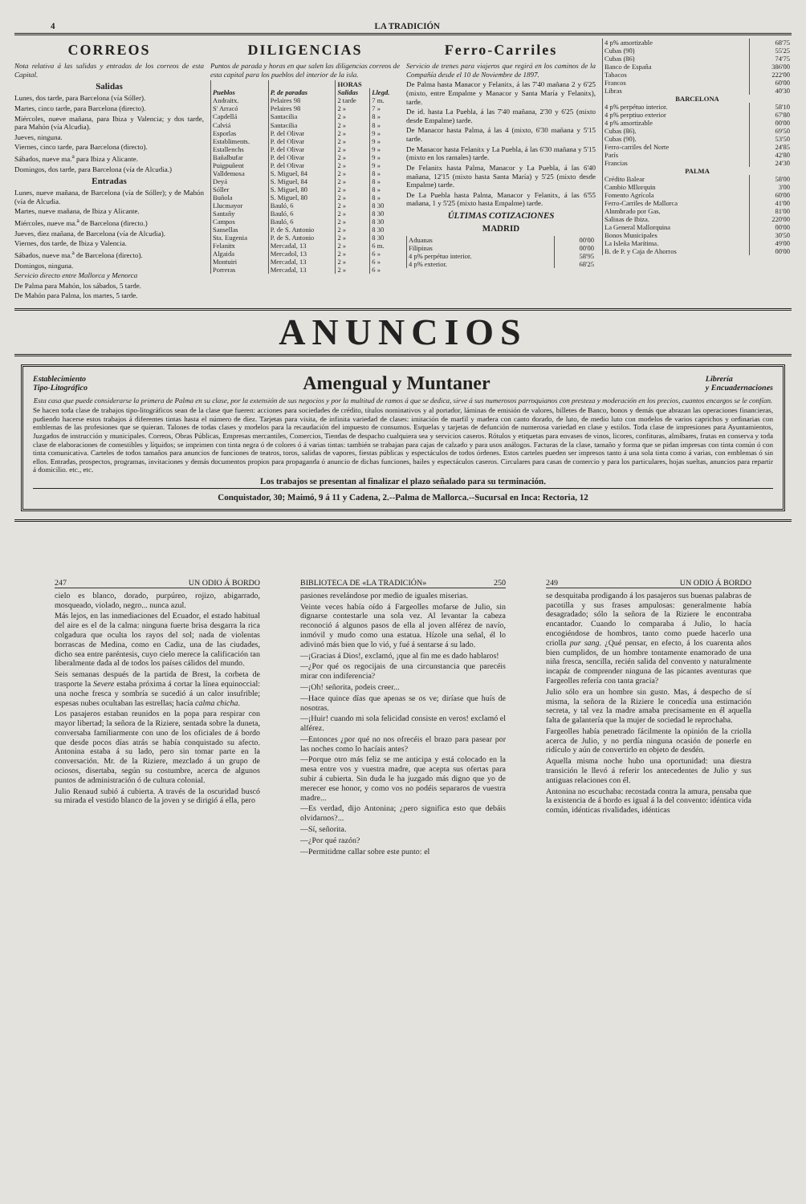4 LA TRADICIÓN
CORREOS
Nota relativa á las salidas y entradas de los correos de esta Capital.
Salidas
Lunes, dos tarde, para Barcelona (vía Sóller).
Martes, cinco tarde, para Barcelona (directo).
Miércoles, nueve mañana, para Ibiza y Valencia; y dos tarde, para Mahón (vía Alcudia).
Jueves, ninguna.
Viernes, cinco tarde, para Barcelona (directo).
Sábados, nueve ma.<sup>a</sup> para Ibiza y Alicante.
Domingos, dos tarde, para Barcelona (vía de Alcudia.)
Entradas
Lunes, nueve mañana, de Barcelona (vía de Sóller); y de Mahón (vía de Alcudia.
Martes, nueve mañana, de Ibiza y Alicante.
Miércoles, nueve ma.<sup>a</sup> de Barcelona (directo.)
Jueves, diez mañana, de Barcelona (vía de Alcudia).
Viernes, dos tarde, de Ibiza y Valencia.
Sábados, nueve ma.<sup>a</sup> de Barcelona (directo).
Domingos, ninguna.
Servicio directo entre Mallorca y Menorca
De Palma para Mahón, los sábados, 5 tarde.
De Mahón para Palma, los martes, 5 tarde.
DILIGENCIAS
Puntos de parada y horas en que salen las diligencias correos de esta capital para los pueblos del interior de la isla.
| | | HORAS | |
| --- | --- | --- | --- |
| Pueblos | P. de paradas | Salidas | Llegd. |
| Andraitx. | Pelaires 98 | 2 tarde | 7 m. |
| S' Arracó | Pelaires 98 | 2 » | 7 » |
| Capdellá | Santacilia | 2 » | 8 » |
| Calviá | Santacilia | 2 » | 8 » |
| Esporlas | P. del Olivar | 2 » | 9 » |
| Establiments. | P. del Olivar | 2 » | 9 » |
| Estallenchs | P. del Olivar | 2 » | 9 » |
| Bañalbufar | P. del Olivar | 2 » | 9 » |
| Puigpuñent | P. del Olivar | 2 » | 9 » |
| Valldemosa | S. Miguel, 84 | 2 » | 8 » |
| Deyá | S. Miguel, 84 | 2 » | 8 » |
| Sóller | S. Miguel, 80 | 2 » | 8 » |
| Buñola | S. Miguel, 80 | 2 » | 8 » |
| Llucmayor | Bauló, 6 | 2 » | 8 30 |
| Santañy | Bauló, 6 | 2 » | 8 30 |
| Campos | Bauló, 6 | 2 » | 8 30 |
| Sansellas | P. de S. Antonio | 2 » | 8 30 |
| Sta. Eugenia | P. de S. Antonio | 2 » | 8 30 |
| Felanitx | Mercadal, 13 | 2 » | 6 m. |
| Algaida | Mercadol, 13 | 2 » | 6 » |
| Montuiri | Mercadal, 13 | 2 » | 6 » |
| Porreras | Mercadal, 13 | 2 » | 6 » |
Ferro-Carriles
Servicio de trenes para viajeros que regirá en los caminos de la Compañía desde el 10 de Noviembre de 1897.
De Palma hasta Manacor y Felanitx, á las 7'40 mañana 2 y 6'25 (mixto, entre Empalme y Manacor y Santa María y Felanitx), tarde.
De id. hasta La Puebla, á las 7'40 mañana, 2'30 y 6'25 (mixto desde Empalme) tarde.
De Manacor hasta Palma, á las 4 (mixto, 6'30 mañana y 5'15 tarde.
De Manacor hasta Felanitx y La Puebla, á las 6'30 mañana y 5'15 (mixto en los ramales) tarde.
De Felanitx hasta Palma, Manacor y La Puebla, á las 6'40 mañana, 12'15 (mixto hasta Santa María) y 5'25 (mixto desde Empalme) tarde.
De La Puebla hasta Palma, Manacor y Felanitx, á las 6'55 mañana, 1 y 5'25 (mixto hasta Empalme) tarde.
ÚLTIMAS COTIZACIONES
MADRID
| Aduanas | 00'00 |
| Filipinas | 00'00 |
| 4 p% perpétuo interior. | 58'95 |
| 4 p% exterior. | 68'25 |
| 4 p% amortizable | 68'75 |
| Cubas (90) | 55'25 |
| Cubas (86) | 74'75 |
| Banco de España | 386'00 |
| Tabacos | 222'00 |
| Francos | 60'00 |
| Libras | 40'30 |
| BARCELONA | |
| 4 p% perpétuo interior. | 58'10 |
| 4 p% perptiuo exterior | 67'80 |
| 4 p% amortizable | 00'00 |
| Cubas (86). | 69'50 |
| Cubas (90). | 53'50 |
| Ferro-carriles del Norte | 24'85 |
| París | 42'80 |
| Francias | 24'30 |
| PALMA | |
| Crédito Balear | 58'00 |
| Cambio Mllorquin | 3'00 |
| Fomento Agrícola | 60'00 |
| Ferro-Carriles de Mallorca | 41'00 |
| Alnmbrado por Gas. | 81'00 |
| Salinas de Ibiza. | 220'00 |
| La General Mallorquina | 00'00 |
| Bonos Municipales | 30'50 |
| La Isleña Marítima. | 49'00 |
| B. de P. y Caja de Ahorros | 00'00 |
ANUNCIOS
Establecimiento
Tipo-Litográfico Amengual y Muntaner Librería
y Encuadernaciones
Esta casa que puede considerarse la primera de Palma en su clase, por la extensión de sus negocios y por la multitud de ramos á que se dedica, sirve á sus numerosos parroquianos con presteza y moderación en los precios, cuantos encargos se le confían.
Se hacen toda clase de trabajos tipo-litográficos sean de la clase que fueren: acciones para sociedades de crédito, títulos nominativos y al portador, láminas de emisión de valores, billetes de Banco, bonos y demás que abrazan las operaciones financieras, pudiendo hacerse estos trabajos á diferentes tintas hasta el número de diez. Tarjetas para visita, de infinita variedad de clases: imitación de marfil y madera con canto dorado, de luto, de medio luto con modelos de varios caprichos y ordinarias con emblemas de las profesiones que se quieran. Talones de todas clases y modelos para la recaudación del impuesto de consumos. Esquelas y tarjetas de defunción de numerosa variedad en clase y estilos. Toda clase de impresiones para Ayuntamientos, Juzgados de instrucción y municipales. Correos, Obras Públicas, Empresas mercantiles, Comercios, Tiendas de despacho cualquiera sea y servicios caseros. Rótulos y etiquetas para envases de vinos, licores, confituras, almíbares, frutas en conserva y toda clase de elaboraciones de comestibles y líquidos; se imprimen con tinta negra ó de colores ó á varias tintas: también se trabajan para cajas de calzado y para usos análogos. Facturas de la clase, tamaño y forma que se pidan impresas con tinta común ó con tinta comunicativa. Carteles de todos tamaños para anuncios de funciones de teatros, toros, salidas de vapores, fiestas públicas y espectáculos de todos órdenes. Estos carteles pueden ser impresos tanto á una sola tinta como á varias, con emblemas ó sin ellos. Entradas, prospectos, programas, invitaciones y demás documentos propios para propaganda ó anuncio de dichas funciones, bailes y espectáculos caseros. Circulares para casas de comercio y para los particulares, hojas sueltas, anuncios para repartir á domicilio. etc., etc.
Los trabajos se presentan al finalizar el plazo señalado para su terminación.
Conquistador, 30; Maimó, 9 á 11 y Cadena, 2.--Palma de Mallorca.--Sucursal en Inca: Rectoria, 12
247 UN ODIO Á BORDO
cielo es blanco, dorado, purpúreo, rojizo, abigarrado, mosqueado, violado, negro... nunca azul.
Más lejos, en las inmediaciones del Ecuador, el estado habitual del aire es el de la calma: ninguna fuerte brisa desgarra la rica colgadura que oculta los rayos del sol; nada de violentas borrascas de Medina, como en Cadiz, una de las ciudades, dicho sea entre paréntesis, cuyo cielo merece la calificación tan liberalmente dada al de todos los países cálidos del mundo.
Seis semanas después de la partida de Brest, la corbeta de trasporte la Severe estaba próxima á cortar la línea equinoccial: una noche fresca y sombría se sucedió á un calor insufrible; espesas nubes ocultaban las estrellas; hacía calma chicha.
Los pasajeros estaban reunidos en la popa para respirar con mayor libertad; la señora de la Riziere, sentada sobre la duneta, conversaba familiarmente con uno de los oficiales de á bordo que desde pocos días atrás se había conquistado su afecto. Antonina estaba á su lado, pero sin tomar parte en la conversación. Mr. de la Riziere, mezclado á un grupo de ociosos, disertaba, según su costumbre, acerca de algunos puntos de administración ó de cultura colonial.
Julio Renaud subió á cubierta. A través de la oscuridad buscó su mirada el vestido blanco de la joven y se dirigió á ella, pero
BIBLIOTECA DE «LA TRADICIÓN» 250
pasiones revelándose por medio de iguales miserias.
Veinte veces había oído á Fargeolles mofarse de Julio, sin dignarse contestarle una sola vez. Al levantar la cabeza reconoció á algunos pasos de ella al joven alférez de navío, inmóvil y mudo como una estatua. Hízole una señal, él lo adivinó más bien que lo vió, y fué á sentarse á su lado.
—¡Gracias á Dios!, exclamó, ¡que al fin me es dado hablaros!
—¿Por qué os regocijais de una circunstancia que parecéis mirar con indiferencia?
—¡Oh! señorita, podeis creer...
—Hace quince días que apenas se os ve; diríase que huís de nosotras.
—¡Huir! cuando mi sola felicidad consiste en veros! exclamó el alférez.
—Entonces ¿por qué no nos ofrecéis el brazo para pasear por las noches como lo hacíais antes?
—Porque otro más feliz se me anticipa y está colocado en la mesa entre vos y vuestra madre, que acepta sus ofertas para subir á cubierta. Sin duda le ha juzgado más digno que yo de merecer ese honor, y como vos no podéis separaros de vuestra madre...
—Es verdad, dijo Antonina; ¿pero significa esto que debáis olvidarnos?...
—Sí, señorita.
—¿Por qué razón?
—Permitidme callar sobre este punto: el
249 UN ODIO Á BORDO
se desquitaba prodigando á los pasajeros sus buenas palabras de pacotilla y sus frases ampulosas: generalmente había desagradado; sólo la señora de la Riziere le encontraba encantador. Cuando lo comparaba á Julio, lo hacía encogiéndose de hombros, tanto como puede hacerlo una criolla pur sang. ¿Qué pensar, en efecto, á los cuarenta años bien cumplidos, de un hombre tontamente enamorado de una niña fresca, sencilla, recién salida del convento y naturalmente incapáz de comprender ninguna de las picantes aventuras que Fargeolles refería con tanta gracia?
Julio sólo era un hombre sin gusto. Mas, á despecho de sí misma, la señora de la Riziere le concedía una estimación secreta, y tal vez la madre amaba precisamente en él aquella falta de galantería que la mujer de sociedad le reprochaba.
Fargeolles había penetrado fácilmente la opinión de la criolla acerca de Julio, y no perdía ninguna ocasión de ponerle en ridículo y aún de convertirlo en objeto de desdén.
Aquella misma noche hubo una oportunidad: una diestra transición le llevó á referir los antecedentes de Julio y sus antiguas relaciones con él.
Antonina no escuchaba: recostada contra la amura, pensaba que la existencia de á bordo es igual á la del convento: idéntica vida común, idénticas rivalidades, idénticas